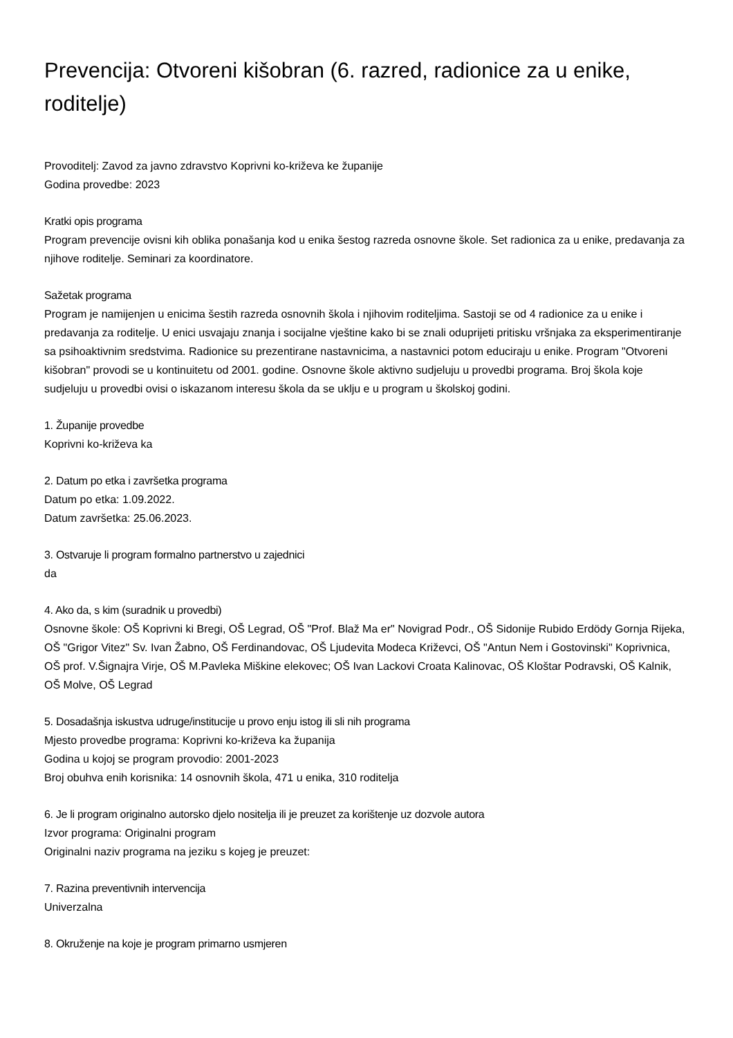Prevencija: Otvoreni kišobran (6. razred, radionice za u enike, roditelje)
Provoditelj: Zavod za javno zdravstvo Koprivni ko-križeva ke županije
Godina provedbe: 2023
Kratki opis programa
Program prevencije ovisni kih oblika ponašanja kod u enika šestog razreda osnovne škole. Set radionica za u enike, predavanja za njihove roditelje. Seminari za koordinatore.
Sažetak programa
Program je namijenjen u enicima šestih razreda osnovnih škola i njihovim roditeljima. Sastoji se od 4 radionice za u enike i predavanja za roditelje. U enici usvajaju znanja i socijalne vještine kako bi se znali oduprijeti pritisku vršnjaka za eksperimentiranje sa psihoaktivnim sredstvima. Radionice su prezentirane nastavnicima, a nastavnici potom educiraju u enike. Program "Otvoreni kišobran" provodi se u kontinuitetu od 2001. godine. Osnovne škole aktivno sudjeluju u provedbi programa. Broj škola koje sudjeluju u provedbi ovisi o iskazanom interesu škola da se uklju e u program u školskoj godini.
1. Županije provedbe
Koprivni ko-križeva ka
2. Datum po etka i završetka programa
Datum po etka: 1.09.2022.
Datum završetka: 25.06.2023.
3. Ostvaruje li program formalno partnerstvo u zajednici
da
4. Ako da, s kim (suradnik u provedbi)
Osnovne škole: OŠ Koprivni ki Bregi, OŠ Legrad, OŠ "Prof. Blaž Ma er" Novigrad Podr., OŠ Sidonije Rubido Erdödy Gornja Rijeka, OŠ "Grigor Vitez" Sv. Ivan Žabno, OŠ Ferdinandovac, OŠ Ljudevita Modeca Križevci, OŠ "Antun Nem i Gostovinski" Koprivnica, OŠ prof. V.Šignajra Virje, OŠ M.Pavleka Miškine elekovec; OŠ Ivan Lackovi Croata Kalinovac, OŠ Kloštar Podravski, OŠ Kalnik, OŠ Molve, OŠ Legrad
5. Dosadašnja iskustva udruge/institucije u provo enju istog ili sli nih programa
Mjesto provedbe programa: Koprivni ko-križeva ka županija
Godina u kojoj se program provodio: 2001-2023
Broj obuhva enih korisnika: 14 osnovnih škola, 471 u enika, 310 roditelja
6. Je li program originalno autorsko djelo nositelja ili je preuzet za korištenje uz dozvole autora
Izvor programa: Originalni program
Originalni naziv programa na jeziku s kojeg je preuzet:
7. Razina preventivnih intervencija
Univerzalna
8. Okruženje na koje je program primarno usmjeren